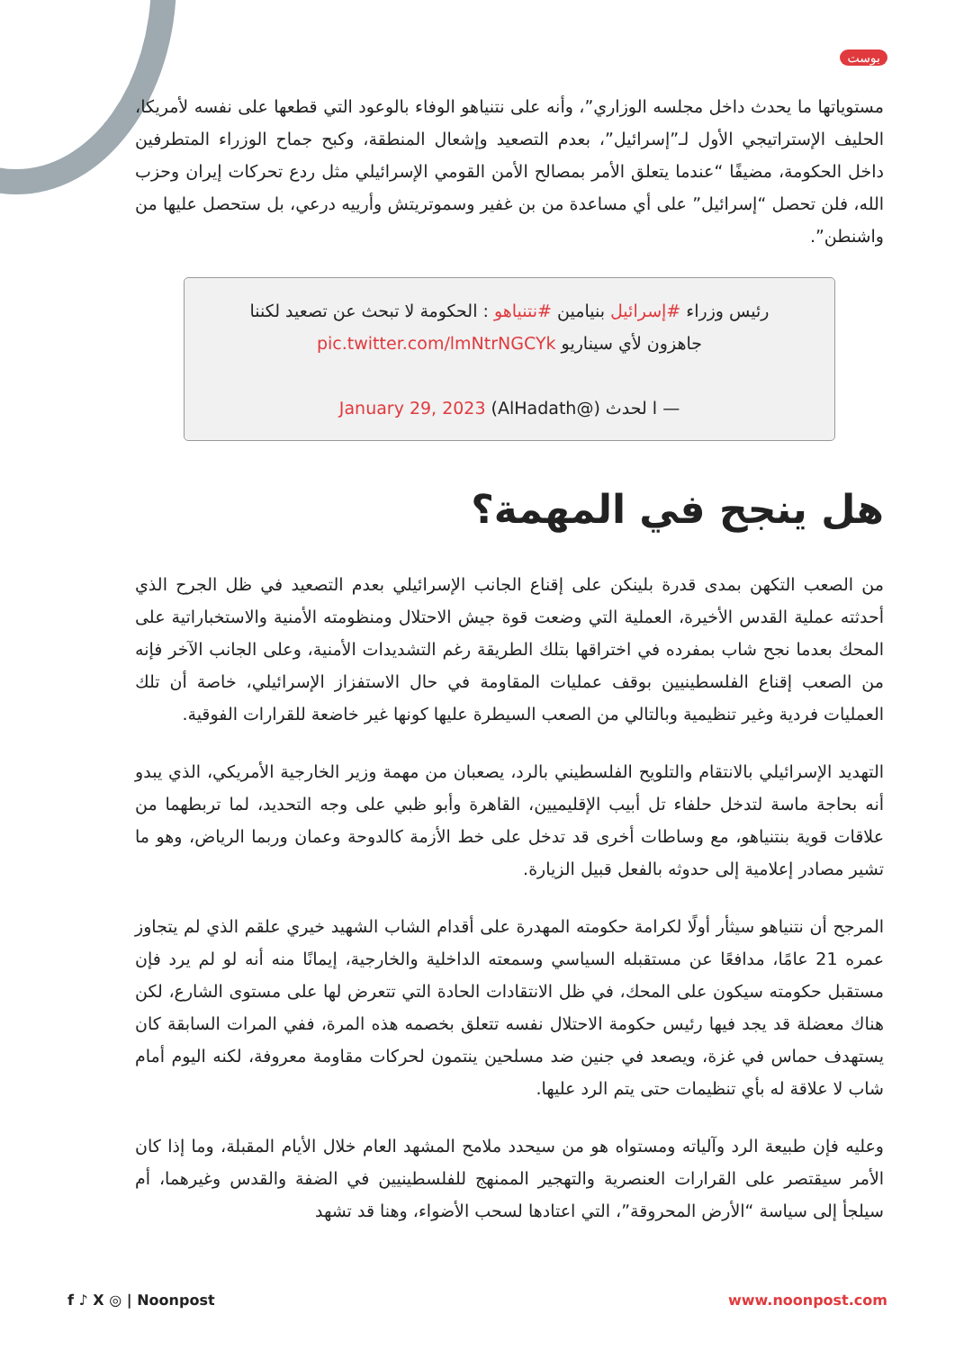بوست
مستوياتها ما يحدث داخل مجلسه الوزاري”، وأنه على نتنياهو الوفاء بالوعود التي قطعها على نفسه لأمريكا، الحليف الإستراتيجي الأول لـ”إسرائيل”، بعدم التصعيد وإشعال المنطقة، وكبح جماح الوزراء المتطرفين داخل الحكومة، مضيفًا “عندما يتعلق الأمر بمصالح الأمن القومي الإسرائيلي مثل ردع تحركات إيران وحزب الله، فلن تحصل “إسرائيل” على أي مساعدة من بن غفير وسموتريتش وأرييه درعي، بل ستحصل عليها من واشنطن”.
رئيس وزراء #إسرائيل بنيامين #نتنياهو : الحكومة لا تبحث عن تصعيد لكننا جاهزون لأي سيناريو pic.twitter.com/lmNtrNGCYk
— ا لحدث (@AlHadath) January 29, 2023
هل ينجح في المهمة؟
من الصعب التكهن بمدى قدرة بلينكن على إقناع الجانب الإسرائيلي بعدم التصعيد في ظل الجرح الذي أحدثته عملية القدس الأخيرة، العملية التي وضعت قوة جيش الاحتلال ومنظومته الأمنية والاستخباراتية على المحك بعدما نجح شاب بمفرده في اختراقها بتلك الطريقة رغم التشديدات الأمنية، وعلى الجانب الآخر فإنه من الصعب إقناع الفلسطينيين بوقف عمليات المقاومة في حال الاستفزاز الإسرائيلي، خاصة أن تلك العمليات فردية وغير تنظيمية وبالتالي من الصعب السيطرة عليها كونها غير خاضعة للقرارات الفوقية.
التهديد الإسرائيلي بالانتقام والتلويح الفلسطيني بالرد، يصعبان من مهمة وزير الخارجية الأمريكي، الذي يبدو أنه بحاجة ماسة لتدخل حلفاء تل أبيب الإقليميين، القاهرة وأبو ظبي على وجه التحديد، لما تربطهما من علاقات قوية بنتنياهو، مع وساطات أخرى قد تدخل على خط الأزمة كالدوحة وعمان وربما الرياض، وهو ما تشير مصادر إعلامية إلى حدوثه بالفعل قبيل الزيارة.
المرجح أن نتنياهو سيثأر أولًا لكرامة حكومته المهدرة على أقدام الشاب الشهيد خيري علقم الذي لم يتجاوز عمره 21 عامًا، مدافعًا عن مستقبله السياسي وسمعته الداخلية والخارجية، إيمانًا منه أنه لو لم يرد فإن مستقبل حكومته سيكون على المحك، في ظل الانتقادات الحادة التي تتعرض لها على مستوى الشارع، لكن هناك معضلة قد يجد فيها رئيس حكومة الاحتلال نفسه تتعلق بخصمه هذه المرة، ففي المرات السابقة كان يستهدف حماس في غزة، ويصعد في جنين ضد مسلحين ينتمون لحركات مقاومة معروفة، لكنه اليوم أمام شاب لا علاقة له بأي تنظيمات حتى يتم الرد عليها.
وعليه فإن طبيعة الرد وآلياته ومستواه هو من سيحدد ملامح المشهد العام خلال الأيام المقبلة، وما إذا كان الأمر سيقتصر على القرارات العنصرية والتهجير الممنهج للفلسطينيين في الضفة والقدس وغيرهما، أم سيلجأ إلى سياسة “الأرض المحروقة”، التي اعتادها لسحب الأضواء، وهنا قد تشهد
f ♪ X ◎ | Noonpost www.noonpost.com